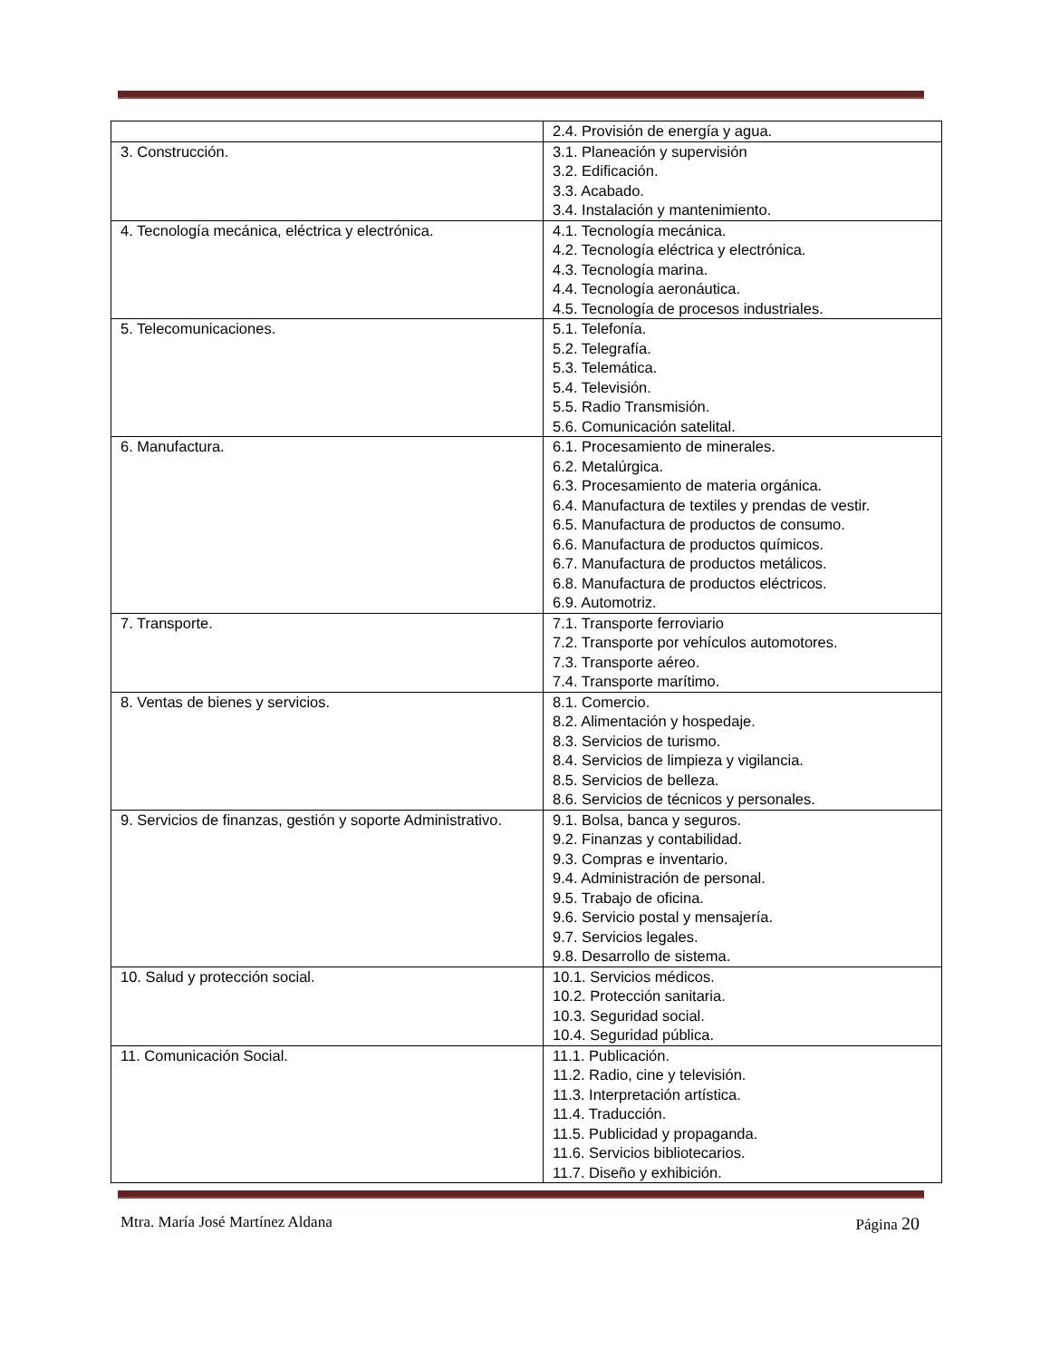| | 2.4. Provisión de energía y agua. |
| 3. Construcción. | 3.1. Planeación y supervisión 3.2. Edificación. 3.3. Acabado. 3.4. Instalación y mantenimiento. |
| 4. Tecnología mecánica, eléctrica y electrónica. | 4.1. Tecnología mecánica. 4.2. Tecnología eléctrica y electrónica. 4.3. Tecnología marina. 4.4. Tecnología aeronáutica. 4.5. Tecnología de procesos industriales. |
| 5. Telecomunicaciones. | 5.1. Telefonía. 5.2. Telegrafía. 5.3. Telemática. 5.4. Televisión. 5.5. Radio Transmisión. 5.6. Comunicación satelital. |
| 6. Manufactura. | 6.1. Procesamiento de minerales. 6.2. Metalúrgica. 6.3. Procesamiento de materia orgánica. 6.4. Manufactura de textiles y prendas de vestir. 6.5. Manufactura de productos de consumo. 6.6. Manufactura de productos químicos. 6.7. Manufactura de productos metálicos. 6.8. Manufactura de productos eléctricos. 6.9. Automotriz. |
| 7. Transporte. | 7.1. Transporte ferroviario 7.2. Transporte por vehículos automotores. 7.3. Transporte aéreo. 7.4. Transporte marítimo. |
| 8. Ventas de bienes y servicios. | 8.1. Comercio. 8.2. Alimentación y hospedaje. 8.3. Servicios de turismo. 8.4. Servicios de limpieza y vigilancia. 8.5. Servicios de belleza. 8.6. Servicios de técnicos y personales. |
| 9. Servicios de finanzas, gestión y soporte Administrativo. | 9.1. Bolsa, banca y seguros. 9.2. Finanzas y contabilidad. 9.3. Compras e inventario. 9.4. Administración de personal. 9.5. Trabajo de oficina. 9.6. Servicio postal y mensajería. 9.7. Servicios legales. 9.8. Desarrollo de sistema. |
| 10. Salud y protección social. | 10.1. Servicios médicos. 10.2. Protección sanitaria. 10.3. Seguridad social. 10.4. Seguridad pública. |
| 11. Comunicación Social. | 11.1. Publicación. 11.2. Radio, cine y televisión. 11.3. Interpretación artística. 11.4. Traducción. 11.5. Publicidad y propaganda. 11.6. Servicios bibliotecarios. 11.7. Diseño y exhibición. |
Mtra. María José Martínez Aldana Página 20